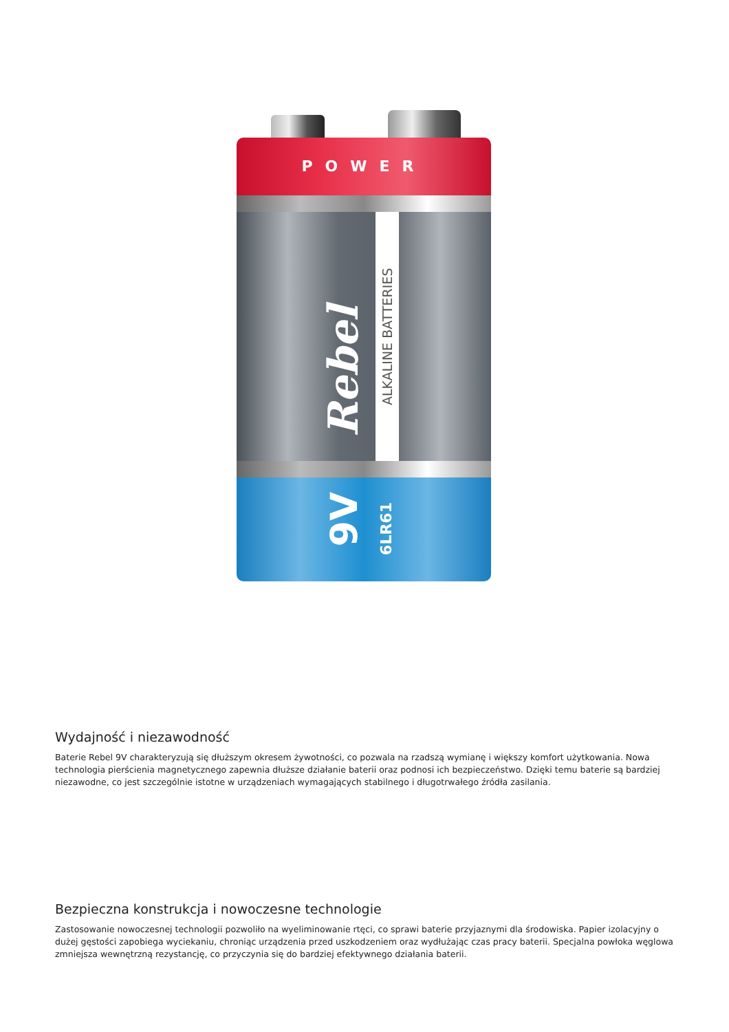POWER
Rebel
ALKALINE BATTERIES
9V
6LR61
Wydajność i niezawodność
Baterie Rebel 9V charakteryzują się dłuższym okresem żywotności, co pozwala na rzadszą wymianę i większy komfort użytkowania. Nowa technologia pierścienia magnetycznego zapewnia dłuższe działanie baterii oraz podnosi ich bezpieczeństwo. Dzięki temu baterie są bardziej niezawodne, co jest szczególnie istotne w urządzeniach wymagających stabilnego i długotrwałego źródła zasilania.
Bezpieczna konstrukcja i nowoczesne technologie
Zastosowanie nowoczesnej technologii pozwoliło na wyeliminowanie rtęci, co sprawi baterie przyjaznymi dla środowiska. Papier izolacyjny o dużej gęstości zapobiega wyciekaniu, chroniąc urządzenia przed uszkodzeniem oraz wydłużając czas pracy baterii. Specjalna powłoka węglowa zmniejsza wewnętrzną rezystancję, co przyczynia się do bardziej efektywnego działania baterii.